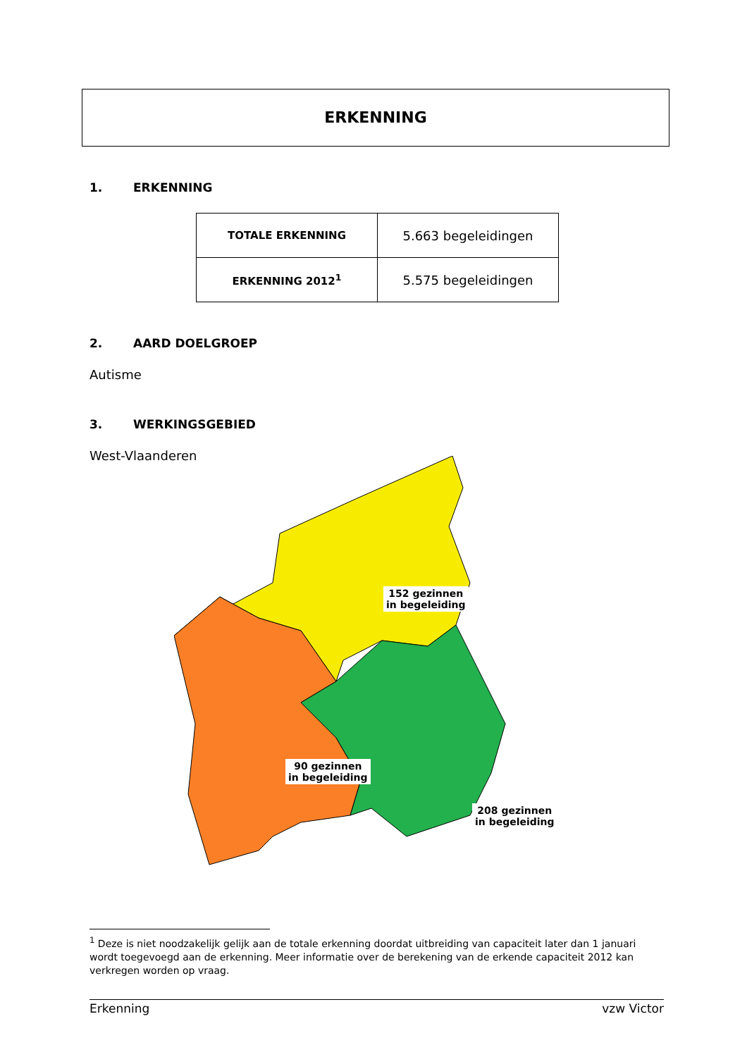ERKENNING
1. ERKENNING
| TOTALE ERKENNING | 5.663 begeleidingen |
| ERKENNING 2012<sup>1</sup> | 5.575 begeleidingen |
2. AARD DOELGROEP
Autisme
3. WERKINGSGEBIED
West-Vlaanderen
152 gezinnen
in begeleiding
90 gezinnen
in begeleiding
208 gezinnen
in begeleiding
<sup>1</sup> Deze is niet noodzakelijk gelijk aan de totale erkenning doordat uitbreiding van capaciteit later dan 1 januari wordt toegevoegd aan de erkenning. Meer informatie over de berekening van de erkende capaciteit 2012 kan verkregen worden op vraag.
Erkenning vzw Victor